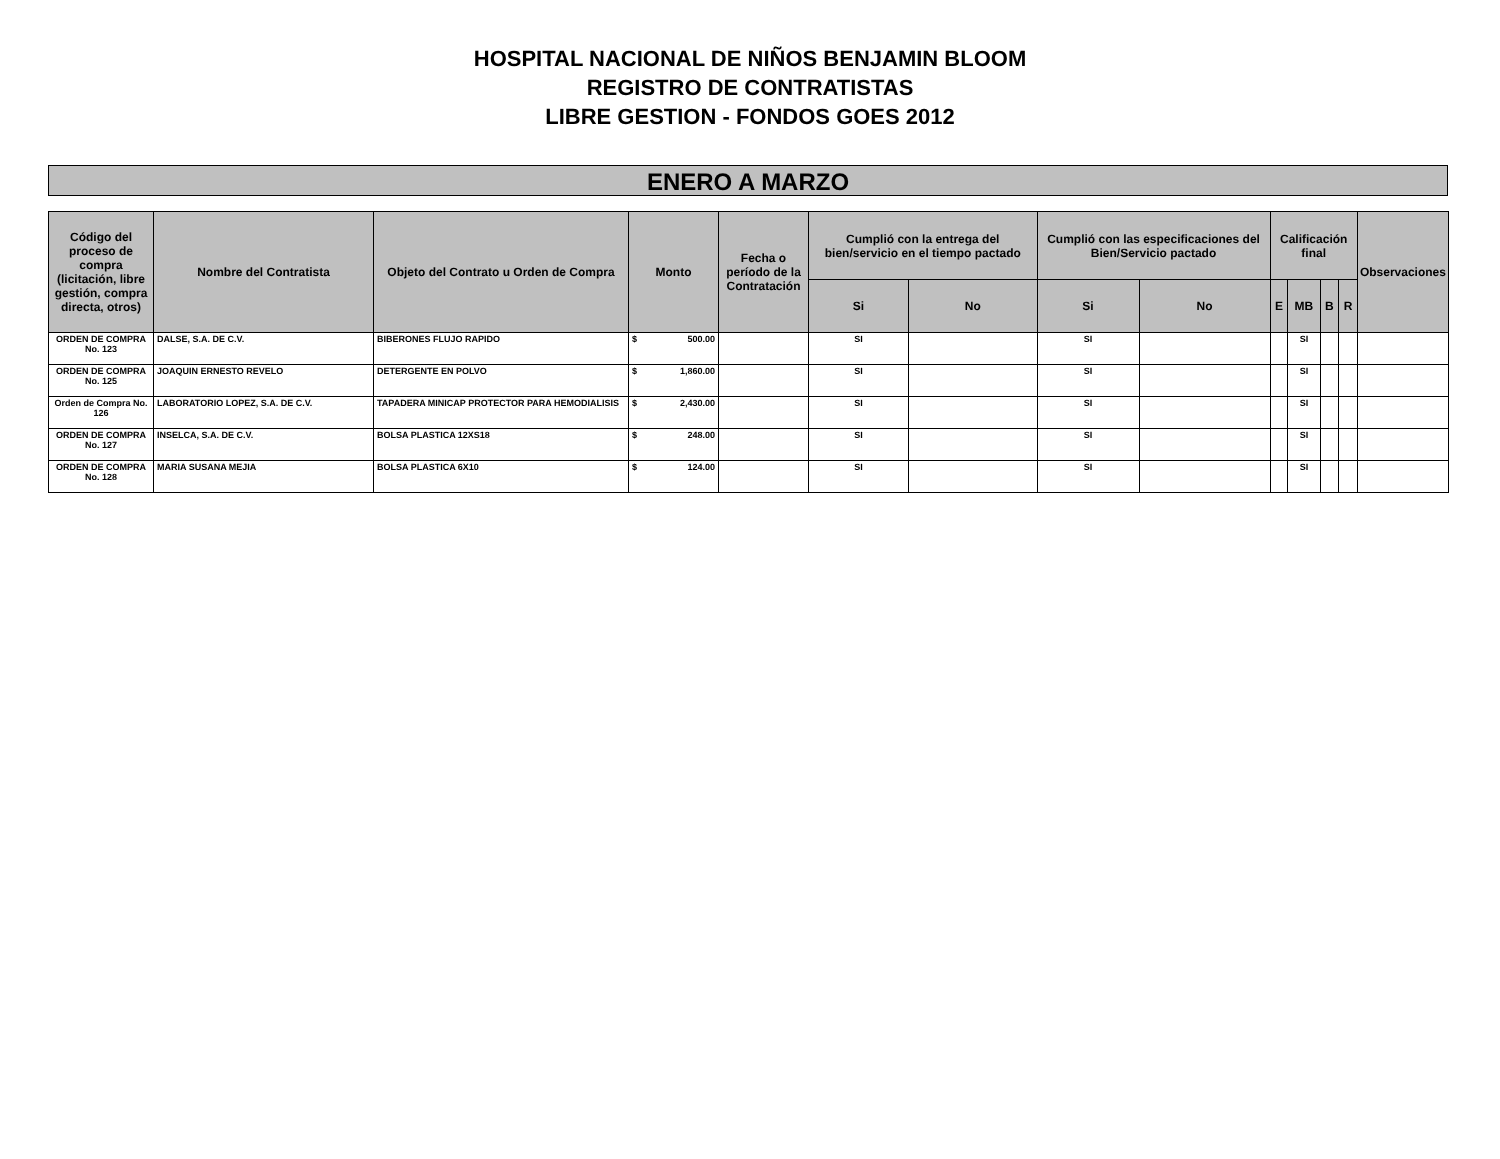HOSPITAL NACIONAL DE NIÑOS BENJAMIN BLOOM
REGISTRO DE CONTRATISTAS
LIBRE GESTION - FONDOS GOES 2012
ENERO A MARZO
| Código del proceso de compra (licitación, libre gestión, compra directa, otros) | Nombre del Contratista | Objeto del Contrato u Orden de Compra | Monto | Fecha o período de la Contratación | Cumplió con la entrega del bien/servicio en el tiempo pactado | | Cumplió con las especificaciones del Bien/Servicio pactado | | Calificación final | | | | Observaciones |
| --- | --- | --- | --- | --- | --- | --- | --- | --- | --- | --- | --- | --- | --- |
| | | | | | Si | No | Si | No | E | MB | B | R | |
| ORDEN DE COMPRA No. 123 | DALSE, S.A. DE C.V. | BIBERONES FLUJO RAPIDO | $ 500.00 | | SI | | SI | | | SI | | | |
| ORDEN DE COMPRA No. 125 | JOAQUIN ERNESTO REVELO | DETERGENTE EN POLVO | $ 1,860.00 | | SI | | SI | | | SI | | | |
| Orden de Compra No. 126 | LABORATORIO LOPEZ, S.A. DE C.V. | TAPADERA MINICAP PROTECTOR PARA HEMODIALISIS | $ 2,430.00 | | SI | | SI | | | SI | | | |
| ORDEN DE COMPRA No. 127 | INSELCA, S.A. DE C.V. | BOLSA PLASTICA 12XS18 | $ 248.00 | | SI | | SI | | | SI | | | |
| ORDEN DE COMPRA No. 128 | MARIA SUSANA MEJIA | BOLSA PLASTICA 6X10 | $ 124.00 | | SI | | SI | | | SI | | | |